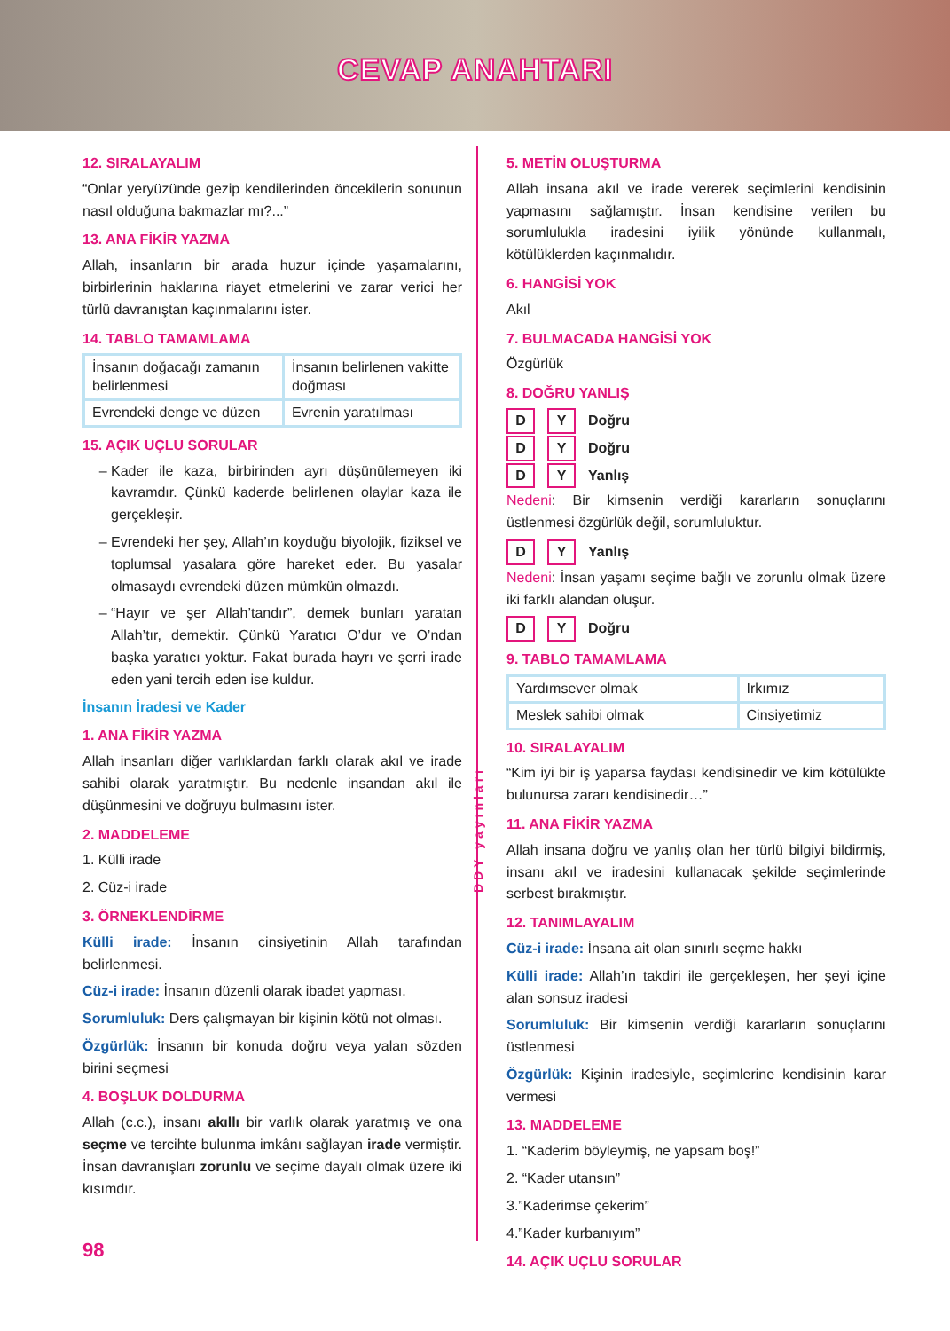CEVAP ANAHTARI
12. SIRALAYALIM
“Onlar yeryüzünde gezip kendilerinden öncekilerin sonunun nasıl olduğuna bakmazlar mı?...”
13. ANA FİKİR YAZMA
Allah, insanların bir arada huzur içinde yaşamalarını, birbirlerinin haklarına riayet etmelerini ve zarar verici her türlü davranıştan kaçınmalarını ister.
14. TABLO TAMAMLAMA
| İnsanın doğacağı zamanın belirlenmesi | İnsanın belirlenen vakitte doğması |
| Evrendeki denge ve düzen | Evrenin yaratılması |
15. AÇIK UÇLU SORULAR
Kader ile kaza, birbirinden ayrı düşünülemeyen iki kavramdır. Çünkü kaderde belirlenen olaylar kaza ile gerçekleşir.
Evrendeki her şey, Allah’ın koyduğu biyolojik, fiziksel ve toplumsal yasalara göre hareket eder. Bu yasalar olmasaydı evrendeki düzen mümkün olmazdı.
“Hayır ve şer Allah’tandır”, demek bunları yaratan Allah’tır, demektir. Çünkü Yaratıcı O’dur ve O’ndan başka yaratıcı yoktur. Fakat burada hayrı ve şerri irade eden yani tercih eden ise kuldur.
İnsanın İradesi ve Kader
1. ANA FİKİR YAZMA
Allah insanları diğer varlıklardan farklı olarak akıl ve irade sahibi olarak yaratmıştır. Bu nedenle insandan akıl ile düşünmesini ve doğruyu bulmasını ister.
2. MADDELEME
1. Külli irade
2. Cüz-i irade
3. ÖRNEKLENDİRME
Külli irade: İnsanın cinsiyetinin Allah tarafından belirlenmesi.
Cüz-i irade: İnsanın düzenli olarak ibadet yapması.
Sorumluluk: Ders çalışmayan bir kişinin kötü not olması.
Özgürlük: İnsanın bir konuda doğru veya yalan sözden birini seçmesi
4. BOŞLUK DOLDURMA
Allah (c.c.), insanı akıllı bir varlık olarak yaratmış ve ona seçme ve tercihte bulunma imkânı sağlayan irade vermiştir. İnsan davranışları zorunlu ve seçime dayalı olmak üzere iki kısımdır.
98
DDY yayınları
5. METİN OLUŞTURMA
Allah insana akıl ve irade vererek seçimlerini kendisinin yapmasını sağlamıştır. İnsan kendisine verilen bu sorumlulukla iradesini iyilik yönünde kullanmalı, kötülüklerden kaçınmalıdır.
6. HANGİSİ YOK
Akıl
7. BULMACADA HANGİSİ YOK
Özgürlük
8. DOĞRU YANLIŞ
D Y Doğru
D Y Doğru
D Y Yanlış
Nedeni: Bir kimsenin verdiği kararların sonuçlarını üstlenmesi özgürlük değil, sorumluluktur.
D Y Yanlış
Nedeni: İnsan yaşamı seçime bağlı ve zorunlu olmak üzere iki farklı alandan oluşur.
D Y Doğru
9. TABLO TAMAMLAMA
| Yardımsever olmak | Irkımız |
| Meslek sahibi olmak | Cinsiyetimiz |
10. SIRALAYALIM
“Kim iyi bir iş yaparsa faydası kendisinedir ve kim kötülükte bulunursa zararı kendisinedir…”
11. ANA FİKİR YAZMA
Allah insana doğru ve yanlış olan her türlü bilgiyi bildirmiş, insanı akıl ve iradesini kullanacak şekilde seçimlerinde serbest bırakmıştır.
12. TANIMLAYALIM
Cüz-i irade: İnsana ait olan sınırlı seçme hakkı
Külli irade: Allah’ın takdiri ile gerçekleşen, her şeyi içine alan sonsuz iradesi
Sorumluluk: Bir kimsenin verdiği kararların sonuçlarını üstlenmesi
Özgürlük: Kişinin iradesiyle, seçimlerine kendisinin karar vermesi
13. MADDELEME
1. “Kaderim böyleymiş, ne yapsam boş!”
2. “Kader utansın”
3.”Kaderimse çekerim”
4.”Kader kurbanıyım”
14. AÇIK UÇLU SORULAR